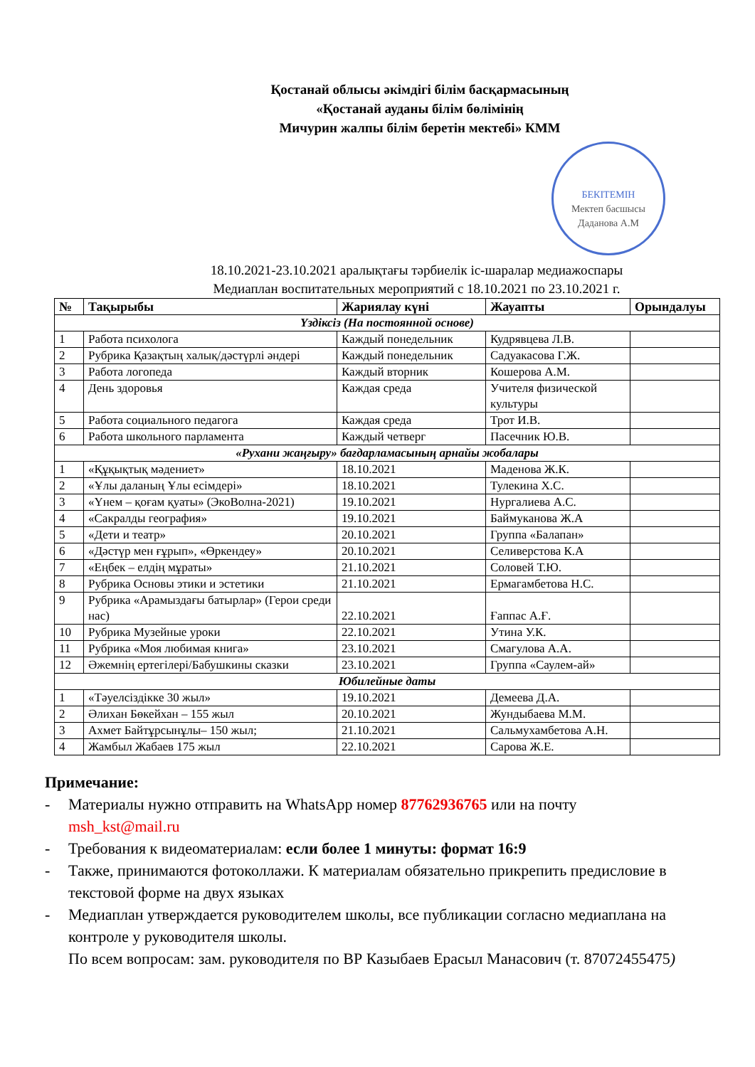Қостанай облысы әкімдігі білім басқармасының
«Қостанай ауданы білім бөлімінің
Мичурин жалпы білім беретін мектебі» КММ
БЕКІТЕМІН
Мектеп басшысы
Даданова А.М
18.10.2021-23.10.2021 аралықтағы тәрбиелік іс-шаралар медиажоспары
Медиаплан воспитательных мероприятий с 18.10.2021 по 23.10.2021 г.
| № | Тақырыбы | Жариялау күні | Жауапты | Орындалуы |
| --- | --- | --- | --- | --- |
| Үздіксіз (На постоянной основе) | | | | |
| 1 | Работа психолога | Каждый понедельник | Кудрявцева Л.В. | |
| 2 | Рубрика Қазақтың халық/дәстүрлі әндері | Каждый понедельник | Садуакасова Г.Ж. | |
| 3 | Работа логопеда | Каждый вторник | Кошерова А.М. | |
| 4 | День здоровья | Каждая среда | Учителя физической культуры | |
| 5 | Работа социального педагога | Каждая среда | Трот И.В. | |
| 6 | Работа школьного парламента | Каждый четверг | Пасечник Ю.В. | |
| «Рухани жаңғыру» бағдарламасының арнайы жобалары | | | | |
| 1 | «Құқықтық мәдениет» | 18.10.2021 | Маденова Ж.К. | |
| 2 | «Ұлы даланың Ұлы есімдері» | 18.10.2021 | Тулекина Х.С. | |
| 3 | «Үнем – қоғам қуаты» (ЭкоВолна-2021) | 19.10.2021 | Нургалиева А.С. | |
| 4 | «Сакралды география» | 19.10.2021 | Баймуканова Ж.А | |
| 5 | «Дети и театр» | 20.10.2021 | Группа «Балапан» | |
| 6 | «Дәстүр мен ғұрып», «Өркендеу» | 20.10.2021 | Селиверстова К.А | |
| 7 | «Еңбек – елдің мұраты» | 21.10.2021 | Соловей Т.Ю. | |
| 8 | Рубрика Основы этики и эстетики | 21.10.2021 | Ермагамбетова Н.С. | |
| 9 | Рубрика «Арамыздағы батырлар» (Герои среди нас) | 22.10.2021 | Ғаппас А.Ғ. | |
| 10 | Рубрика Музейные уроки | 22.10.2021 | Утина У.К. | |
| 11 | Рубрика «Моя любимая книга» | 23.10.2021 | Смагулова А.А. | |
| 12 | Әжемнің ертегілері/Бабушкины сказки | 23.10.2021 | Группа «Саулем-ай» | |
| Юбилейные даты | | | | |
| 1 | «Тәуелсіздікке 30 жыл» | 19.10.2021 | Демеева Д.А. | |
| 2 | Әлихан Бөкейхан – 155 жыл | 20.10.2021 | Жундыбаева М.М. | |
| 3 | Ахмет Байтұрсынұлы– 150 жыл; | 21.10.2021 | Сальмухамбетова А.Н. | |
| 4 | Жамбыл Жабаев 175 жыл | 22.10.2021 | Сарова Ж.Е. | |
Примечание:
- Материалы нужно отправить на WhatsApp номер 87762936765 или на почту msh_kst@mail.ru
- Требования к видеоматериалам: если более 1 минуты: формат 16:9
- Также, принимаются фотоколлажи. К материалам обязательно прикрепить предисловие в текстовой форме на двух языках
- Медиаплан утверждается руководителем школы, все публикации согласно медиаплана на контроле у руководителя школы.
По всем вопросам: зам. руководителя по ВР Казыбаев Ерасыл Манасович (т. 87072455475)